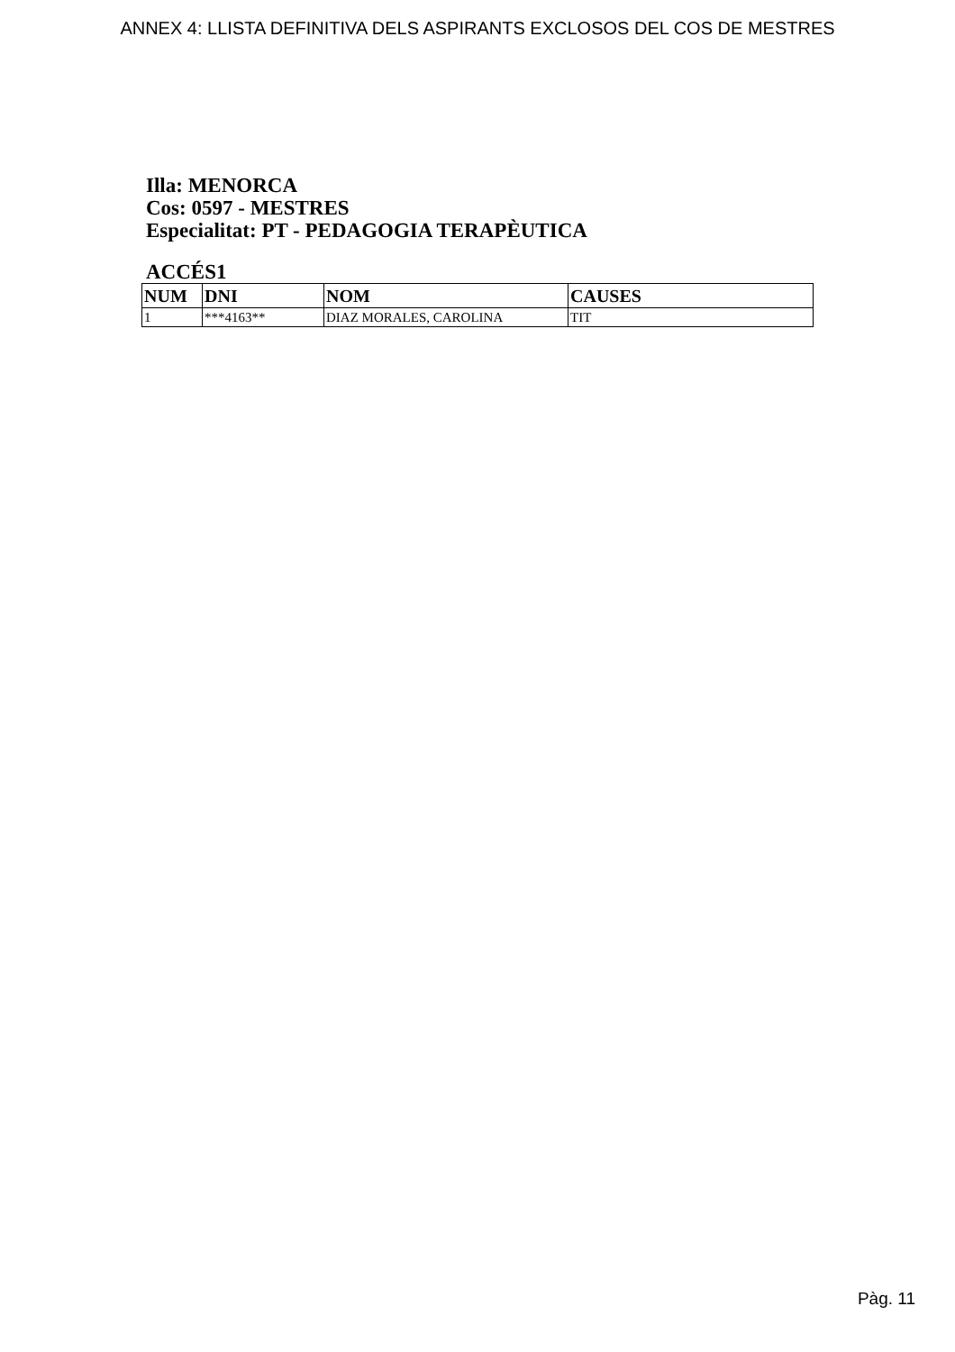ANNEX 4: LLISTA DEFINITIVA DELS ASPIRANTS EXCLOSOS DEL COS DE MESTRES
Illa: MENORCA
Cos: 0597 - MESTRES
Especialitat: PT - PEDAGOGIA TERAPÈUTICA
ACCÉS1
| NUM | DNI | NOM | CAUSES |
| --- | --- | --- | --- |
| 1 | ***4163** | DIAZ MORALES, CAROLINA | TIT |
Pàg. 11